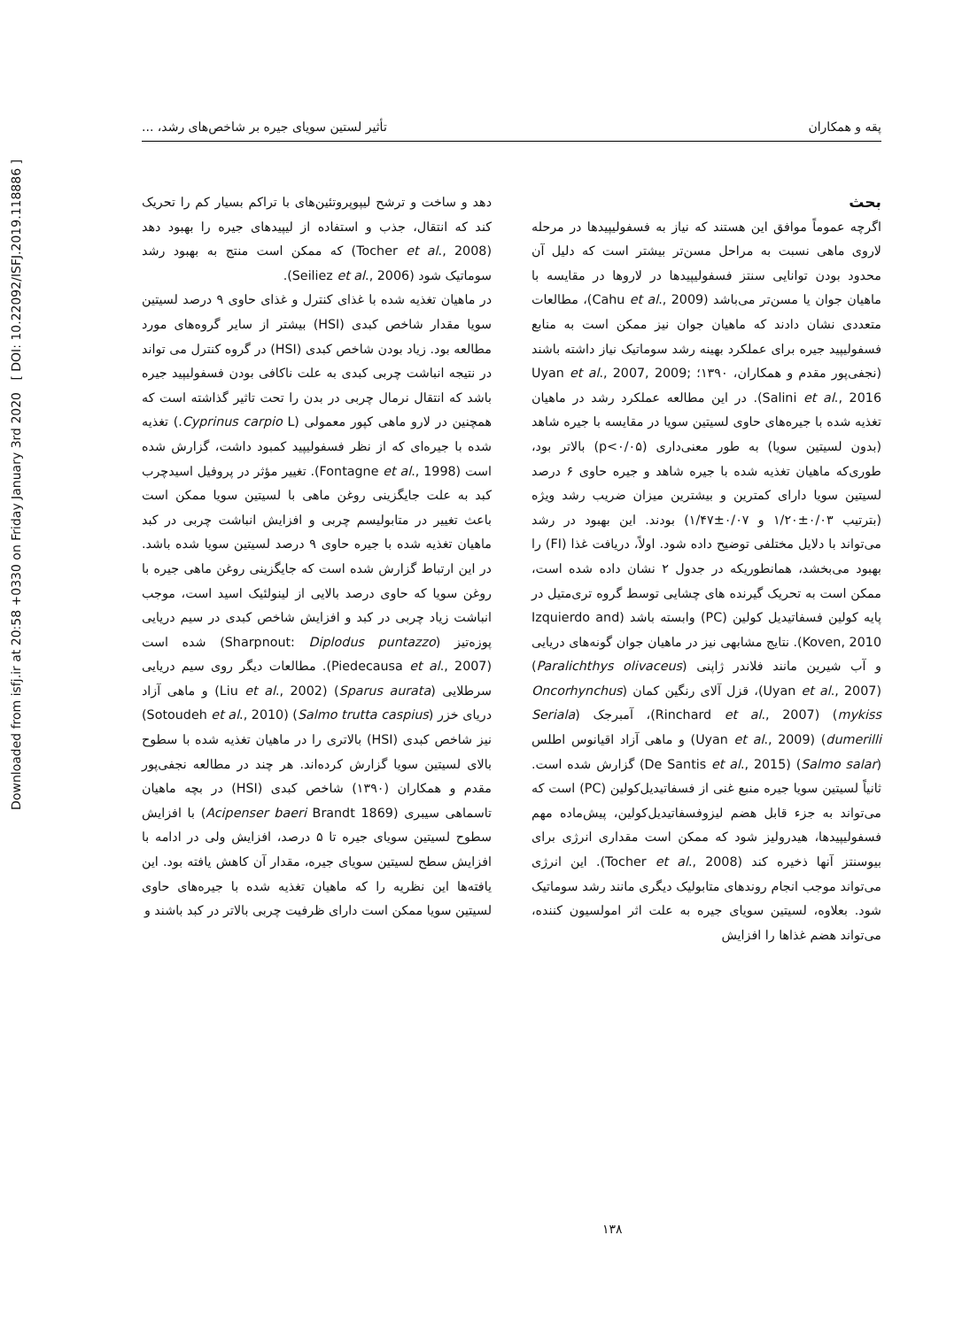Downloaded from isfj.ir at 20:58 +0330 on Friday January 3rd 2020 [ DOI: 10.22092/ISFJ.2019.118886 ]
پقه و همکاران تأثیر لستین سویای جیره بر شاخص‌های رشد، ...
بحث
اگرچه عموماً موافق این هستند که نیاز به فسفولیپیدها در مرحله لاروی ماهی نسبت به مراحل مسن‌تر بیشتر است که دلیل آن محدود بودن توانایی سنتز فسفولیپیدها در لاروها در مقایسه با ماهیان جوان یا مسن‌تر می‌باشد (Cahu et al., 2009)، مطالعات متعددی نشان دادند که ماهیان جوان نیز ممکن است به منابع فسفولیپید جیره برای عملکرد بهینه رشد سوماتیک نیاز داشته باشند (نجفی‌پور مقدم و همکاران، ۱۳۹۰؛ Uyan et al., 2007, 2009; Salini et al., 2016). در این مطالعه عملکرد رشد در ماهیان تغذیه شده با جیره‌های حاوی لسیتین سویا در مقایسه با جیره شاهد (بدون لسیتین سویا) به طور معنی‌داری (p<۰/۰۵) بالاتر بود، طوری‌که ماهیان تغذیه شده با جیره شاهد و جیره حاوی ۶ درصد لسیتین سویا دارای کمترین و بیشترین میزان ضریب رشد ویژه (بترتیب ۰/۰۳±۱/۲۰ و ۰/۰۷±۱/۴۷) بودند. این بهبود در رشد می‌تواند با دلایل مختلفی توضیح داده شود. اولاً، دریافت غذا (FI) را بهبود می‌بخشد، همانطوریکه در جدول ۲ نشان داده شده است، ممکن است به تحریک گیرنده های چشایی توسط گروه تری‌متیل در پایه کولین فسفاتیدیل کولین (PC) وابسته باشد (Izquierdo and Koven, 2010). نتایج مشابهی نیز در ماهیان جوان گونه‌های دریایی و آب شیرین مانند فلاندر ژاپنی (Paralichthys olivaceus) (Uyan et al., 2007)، قزل آلای رنگین کمان (Oncorhynchus mykiss) (Rinchard et al., 2007)، آمبرجک (Seriala dumerilli) (Uyan et al., 2009) و ماهی آزاد اقیانوس اطلس (Salmo salar) (De Santis et al., 2015) گزارش شده است. ثانیاً لسیتین سویا جیره منبع غنی از فسفاتیدیل‌کولین (PC) است که می‌تواند به جزء قابل هضم لیزوفسفاتیدیل‌کولین، پیش‌ماده مهم فسفولیپیدها، هیدرولیز شود که ممکن است مقداری انرژی برای بیوسنتز آنها ذخیره کند (Tocher et al., 2008). این انرژی می‌تواند موجب انجام روندهای متابولیک دیگری مانند رشد سوماتیک شود. بعلاوه، لسیتین سویای جیره به علت اثر امولسیون کننده، می‌تواند هضم غذاها را افزایش
دهد و ساخت و ترشح لیپوپروتئین‌های با تراکم بسیار کم را تحریک کند که انتقال، جذب و استفاده از لیپیدهای جیره را بهبود دهد (Tocher et al., 2008) که ممکن است منتج به بهبود رشد سوماتیک شود (Seiliez et al., 2006).
در ماهیان تغذیه شده با غذای کنترل و غذای حاوی ۹ درصد لسیتین سویا مقدار شاخص کبدی (HSI) بیشتر از سایر گروه‌های مورد مطالعه بود. زیاد بودن شاخص کبدی (HSI) در گروه کنترل می تواند در نتیجه انباشت چربی کبدی به علت ناکافی بودن فسفولیپید جیره باشد که انتقال نرمال چربی در بدن را تحت تاثیر گذاشته است که همچنین در لارو ماهی کپور معمولی (Cyprinus carpio L.) تغذیه شده با جیره‌ای که از نظر فسفولیپید کمبود داشت، گزارش شده است (Fontagne et al., 1998). تغییر مؤثر در پروفیل اسیدچرب کبد به علت جایگزینی روغن ماهی با لسیتین سویا ممکن است باعث تغییر در متابولیسم چربی و افزایش انباشت چربی در کبد ماهیان تغذیه شده با جیره حاوی ۹ درصد لسیتین سویا شده باشد. در این ارتباط گزارش شده است که جایگزینی روغن ماهی جیره با روغن سویا که حاوی درصد بالایی از لینولئیک اسید است، موجب انباشت زیاد چربی در کبد و افزایش شاخص کبدی در سیم دریایی پوزه‌تیز (Sharpnout: Diplodus puntazzo) شده است (Piedecausa et al., 2007). مطالعات دیگر روی سیم دریایی سرطلایی (Sparus aurata) (Liu et al., 2002) و ماهی آزاد دریای خزر (Salmo trutta caspius) (Sotoudeh et al., 2010) نیز شاخص کبدی (HSI) بالاتری را در ماهیان تغذیه شده با سطوح بالای لسیتین سویا گزارش کرده‌اند. هر چند در مطالعه نجفی‌پور مقدم و همکاران (۱۳۹۰) شاخص کبدی (HSI) در بچه ماهیان تاسماهی سیبری (Acipenser baeri Brandt 1869) با افزایش سطوح لسیتین سویای جیره تا ۵ درصد، افزایش ولی در ادامه با افزایش سطح لسیتین سویای جیره، مقدار آن کاهش یافته بود. این یافته‌ها این نظریه را که ماهیان تغذیه شده با جیره‌های حاوی لسیتین سویا ممکن است دارای ظرفیت چربی بالاتر در کبد باشند و
۱۳۸